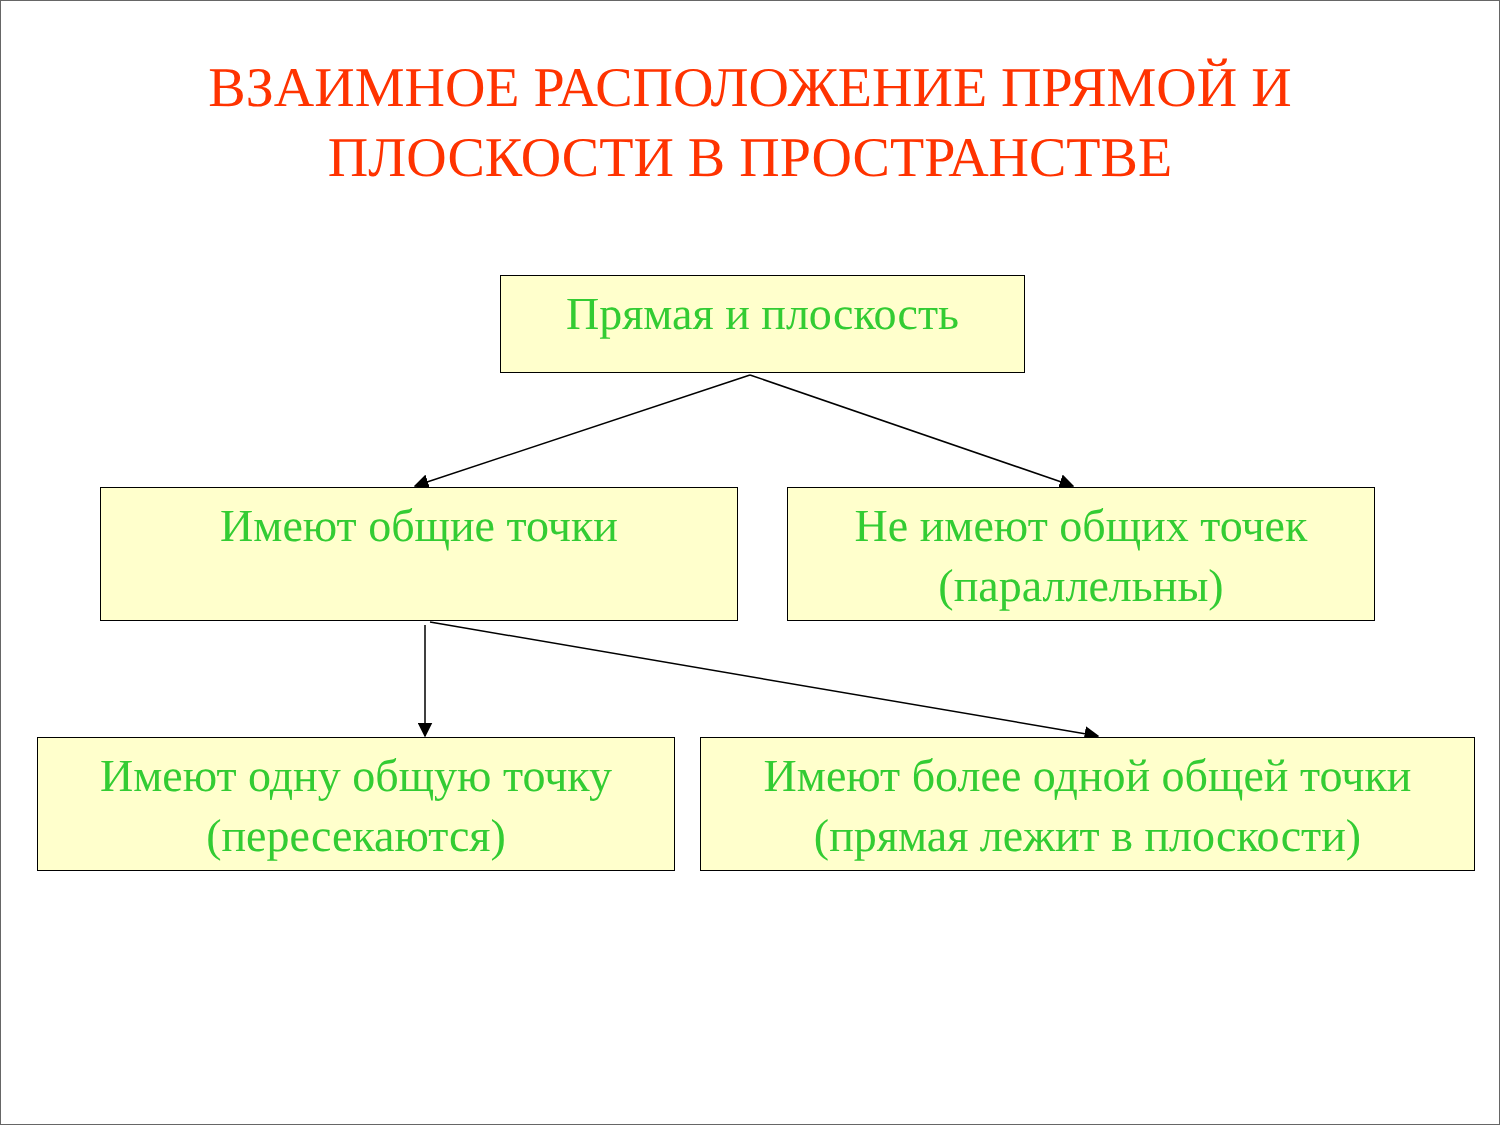ВЗАИМНОЕ РАСПОЛОЖЕНИЕ ПРЯМОЙ И
ПЛОСКОСТИ В ПРОСТРАНСТВЕ
Прямая и плоскость
Имеют общие точки
Не имеют общих точек
(параллельны)
Имеют одну общую точку
(пересекаются)
Имеют более одной общей точки
(прямая лежит в плоскости)